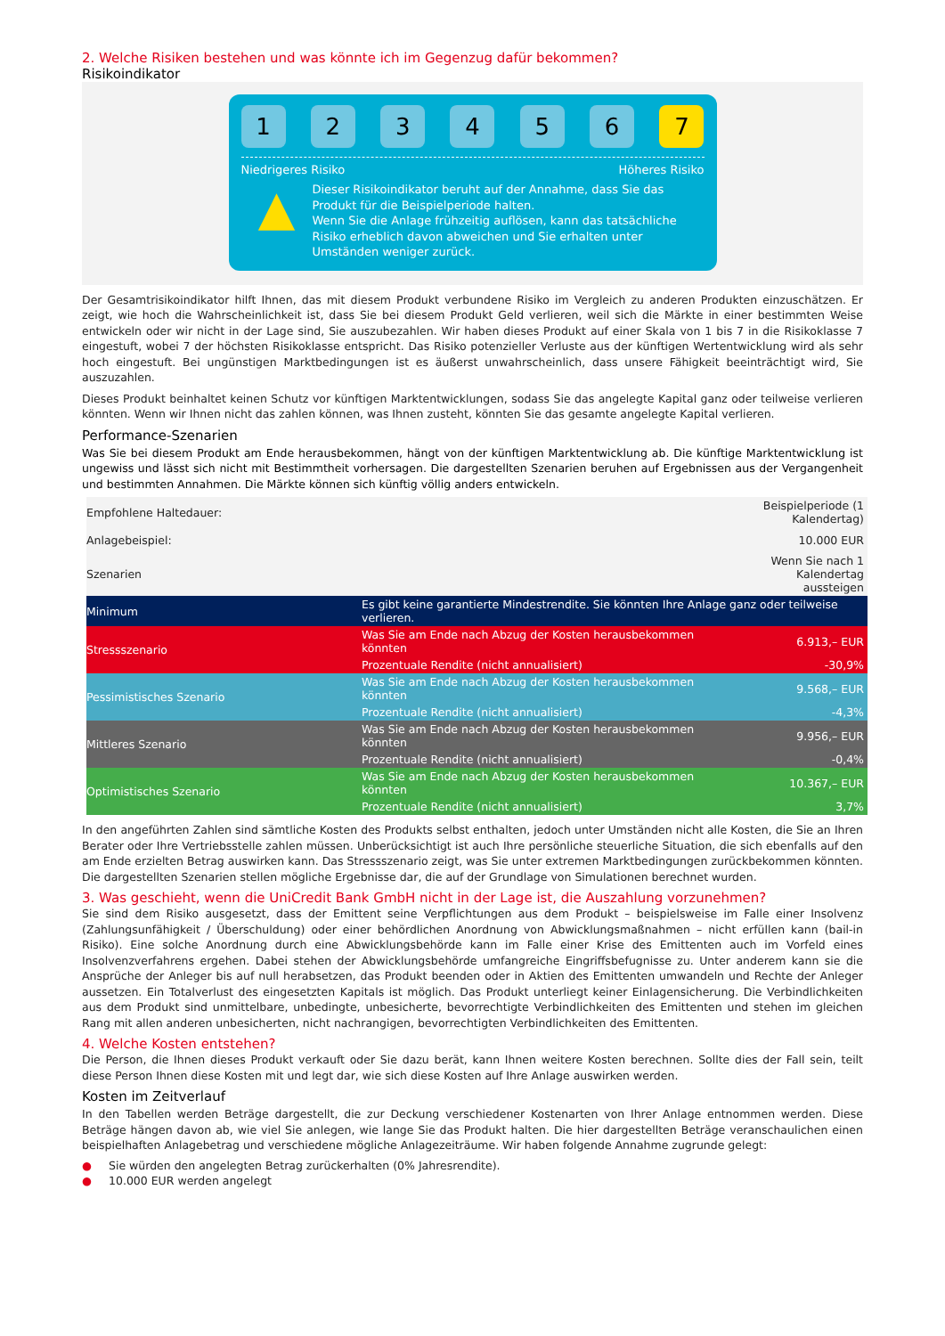2. Welche Risiken bestehen und was könnte ich im Gegenzug dafür bekommen?
Risikoindikator
1 2 3 4 5 6 7
Niedrigeres Risiko Höheres Risiko
▲
Dieser Risikoindikator beruht auf der Annahme, dass Sie das Produkt für die Beispielperiode halten.
Wenn Sie die Anlage frühzeitig auflösen, kann das tatsächliche Risiko erheblich davon abweichen und Sie erhalten unter Umständen weniger zurück.
Der Gesamtrisikoindikator hilft Ihnen, das mit diesem Produkt verbundene Risiko im Vergleich zu anderen Produkten einzuschätzen. Er zeigt, wie hoch die Wahrscheinlichkeit ist, dass Sie bei diesem Produkt Geld verlieren, weil sich die Märkte in einer bestimmten Weise entwickeln oder wir nicht in der Lage sind, Sie auszubezahlen. Wir haben dieses Produkt auf einer Skala von 1 bis 7 in die Risikoklasse 7 eingestuft, wobei 7 der höchsten Risikoklasse entspricht. Das Risiko potenzieller Verluste aus der künftigen Wertentwicklung wird als sehr hoch eingestuft. Bei ungünstigen Marktbedingungen ist es äußerst unwahrscheinlich, dass unsere Fähigkeit beeinträchtigt wird, Sie auszuzahlen.
Dieses Produkt beinhaltet keinen Schutz vor künftigen Marktentwicklungen, sodass Sie das angelegte Kapital ganz oder teilweise verlieren könnten. Wenn wir Ihnen nicht das zahlen können, was Ihnen zusteht, könnten Sie das gesamte angelegte Kapital verlieren.
Performance-Szenarien
Was Sie bei diesem Produkt am Ende herausbekommen, hängt von der künftigen Marktentwicklung ab. Die künftige Marktentwicklung ist ungewiss und lässt sich nicht mit Bestimmtheit vorhersagen. Die dargestellten Szenarien beruhen auf Ergebnissen aus der Vergangenheit und bestimmten Annahmen. Die Märkte können sich künftig völlig anders entwickeln.
| Empfohlene Haltedauer: | | Beispielperiode (1 Kalendertag) |
| Anlagebeispiel: | | 10.000 EUR |
| Szenarien | | Wenn Sie nach 1 Kalendertag aussteigen |
| Minimum | Es gibt keine garantierte Mindestrendite. Sie könnten Ihre Anlage ganz oder teilweise verlieren. | |
| Stressszenario | Was Sie am Ende nach Abzug der Kosten herausbekommen könnten | 6.913,– EUR |
| | Prozentuale Rendite (nicht annualisiert) | -30,9% |
| Pessimistisches Szenario | Was Sie am Ende nach Abzug der Kosten herausbekommen könnten | 9.568,– EUR |
| | Prozentuale Rendite (nicht annualisiert) | -4,3% |
| Mittleres Szenario | Was Sie am Ende nach Abzug der Kosten herausbekommen könnten | 9.956,– EUR |
| | Prozentuale Rendite (nicht annualisiert) | -0,4% |
| Optimistisches Szenario | Was Sie am Ende nach Abzug der Kosten herausbekommen könnten | 10.367,– EUR |
| | Prozentuale Rendite (nicht annualisiert) | 3,7% |
In den angeführten Zahlen sind sämtliche Kosten des Produkts selbst enthalten, jedoch unter Umständen nicht alle Kosten, die Sie an Ihren Berater oder Ihre Vertriebsstelle zahlen müssen. Unberücksichtigt ist auch Ihre persönliche steuerliche Situation, die sich ebenfalls auf den am Ende erzielten Betrag auswirken kann. Das Stressszenario zeigt, was Sie unter extremen Marktbedingungen zurückbekommen könnten. Die dargestellten Szenarien stellen mögliche Ergebnisse dar, die auf der Grundlage von Simulationen berechnet wurden.
3. Was geschieht, wenn die UniCredit Bank GmbH nicht in der Lage ist, die Auszahlung vorzunehmen?
Sie sind dem Risiko ausgesetzt, dass der Emittent seine Verpflichtungen aus dem Produkt – beispielsweise im Falle einer Insolvenz (Zahlungsunfähigkeit / Überschuldung) oder einer behördlichen Anordnung von Abwicklungsmaßnahmen – nicht erfüllen kann (bail-in Risiko). Eine solche Anordnung durch eine Abwicklungsbehörde kann im Falle einer Krise des Emittenten auch im Vorfeld eines Insolvenzverfahrens ergehen. Dabei stehen der Abwicklungsbehörde umfangreiche Eingriffsbefugnisse zu. Unter anderem kann sie die Ansprüche der Anleger bis auf null herabsetzen, das Produkt beenden oder in Aktien des Emittenten umwandeln und Rechte der Anleger aussetzen. Ein Totalverlust des eingesetzten Kapitals ist möglich. Das Produkt unterliegt keiner Einlagensicherung. Die Verbindlichkeiten aus dem Produkt sind unmittelbare, unbedingte, unbesicherte, bevorrechtigte Verbindlichkeiten des Emittenten und stehen im gleichen Rang mit allen anderen unbesicherten, nicht nachrangigen, bevorrechtigten Verbindlichkeiten des Emittenten.
4. Welche Kosten entstehen?
Die Person, die Ihnen dieses Produkt verkauft oder Sie dazu berät, kann Ihnen weitere Kosten berechnen. Sollte dies der Fall sein, teilt diese Person Ihnen diese Kosten mit und legt dar, wie sich diese Kosten auf Ihre Anlage auswirken werden.
Kosten im Zeitverlauf
In den Tabellen werden Beträge dargestellt, die zur Deckung verschiedener Kostenarten von Ihrer Anlage entnommen werden. Diese Beträge hängen davon ab, wie viel Sie anlegen, wie lange Sie das Produkt halten. Die hier dargestellten Beträge veranschaulichen einen beispielhaften Anlagebetrag und verschiedene mögliche Anlagezeiträume. Wir haben folgende Annahme zugrunde gelegt:
● Sie würden den angelegten Betrag zurückerhalten (0% Jahresrendite).
● 10.000 EUR werden angelegt